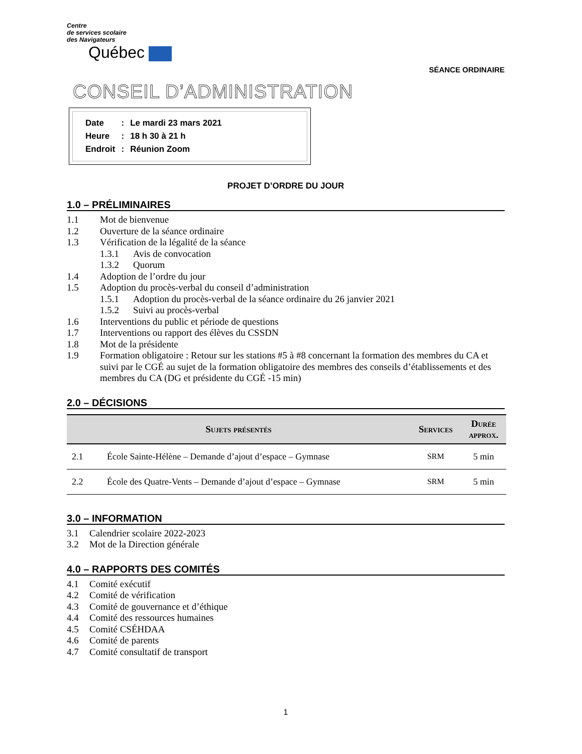Centre
de services scolaire
des Navigateurs
Québec
SÉANCE ORDINAIRE
CONSEIL D’ADMINISTRATION
| Date | : | Le mardi 23 mars 2021 |
| Heure | : | 18 h 30 à 21 h |
| Endroit | : | Réunion Zoom |
PROJET D’ORDRE DU JOUR
1.0 – PRÉLIMINAIRES
1.1 Mot de bienvenue
1.2 Ouverture de la séance ordinaire
1.3 Vérification de la légalité de la séance
1.3.1 Avis de convocation
1.3.2 Quorum
1.4 Adoption de l’ordre du jour
1.5 Adoption du procès-verbal du conseil d’administration
1.5.1 Adoption du procès-verbal de la séance ordinaire du 26 janvier 2021
1.5.2 Suivi au procès-verbal
1.6 Interventions du public et période de questions
1.7 Interventions ou rapport des élèves du CSSDN
1.8 Mot de la présidente
1.9 Formation obligatoire : Retour sur les stations #5 à #8 concernant la formation des membres du CA et suivi par le CGÉ au sujet de la formation obligatoire des membres des conseils d’établissements et des membres du CA (DG et présidente du CGÉ -15 min)
2.0 – DÉCISIONS
| Sujets présentés | | Services | Durée approx. |
| --- | --- | --- | --- |
| 2.1 | École Sainte-Hélène – Demande d’ajout d’espace – Gymnase | SRM | 5 min |
| 2.2 | École des Quatre-Vents – Demande d’ajout d’espace – Gymnase | SRM | 5 min |
3.0 – INFORMATION
3.1 Calendrier scolaire 2022-2023
3.2 Mot de la Direction générale
4.0 – RAPPORTS DES COMITÉS
4.1 Comité exécutif
4.2 Comité de vérification
4.3 Comité de gouvernance et d’éthique
4.4 Comité des ressources humaines
4.5 Comité CSÉHDAA
4.6 Comité de parents
4.7 Comité consultatif de transport
1